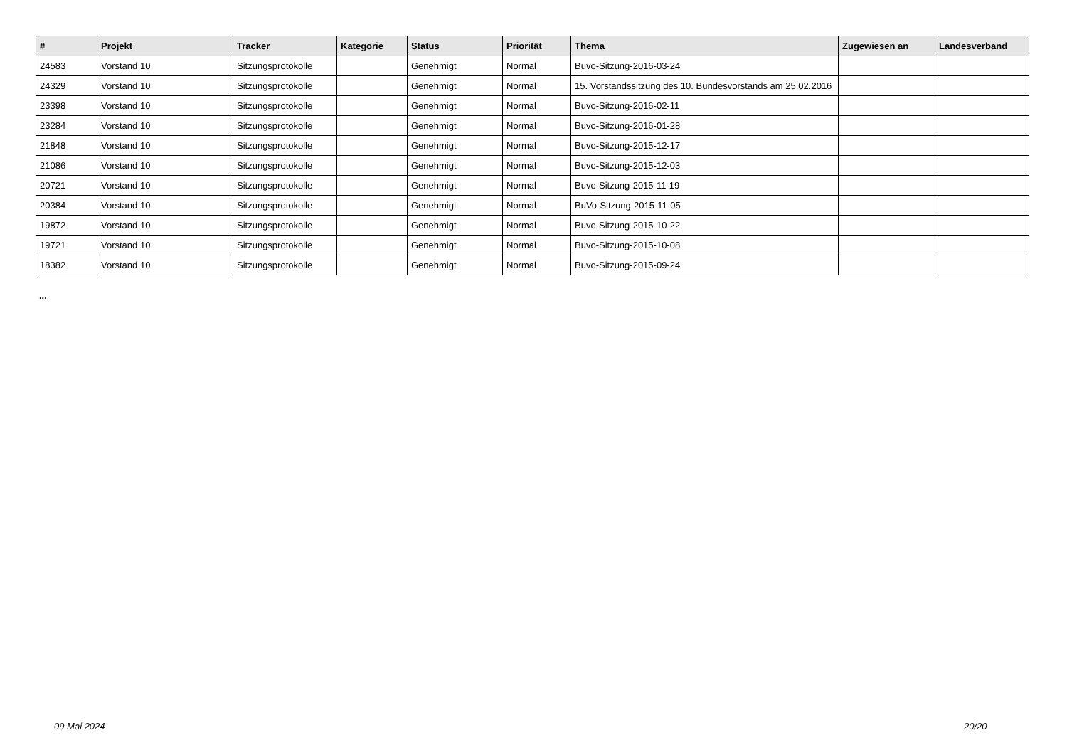| # | Projekt | Tracker | Kategorie | Status | Priorität | Thema | Zugewiesen an | Landesverband |
| --- | --- | --- | --- | --- | --- | --- | --- | --- |
| 24583 | Vorstand 10 | Sitzungsprotokolle | | Genehmigt | Normal | Buvo-Sitzung-2016-03-24 | | |
| 24329 | Vorstand 10 | Sitzungsprotokolle | | Genehmigt | Normal | 15. Vorstandssitzung des 10. Bundesvorstands am 25.02.2016 | | |
| 23398 | Vorstand 10 | Sitzungsprotokolle | | Genehmigt | Normal | Buvo-Sitzung-2016-02-11 | | |
| 23284 | Vorstand 10 | Sitzungsprotokolle | | Genehmigt | Normal | Buvo-Sitzung-2016-01-28 | | |
| 21848 | Vorstand 10 | Sitzungsprotokolle | | Genehmigt | Normal | Buvo-Sitzung-2015-12-17 | | |
| 21086 | Vorstand 10 | Sitzungsprotokolle | | Genehmigt | Normal | Buvo-Sitzung-2015-12-03 | | |
| 20721 | Vorstand 10 | Sitzungsprotokolle | | Genehmigt | Normal | Buvo-Sitzung-2015-11-19 | | |
| 20384 | Vorstand 10 | Sitzungsprotokolle | | Genehmigt | Normal | BuVo-Sitzung-2015-11-05 | | |
| 19872 | Vorstand 10 | Sitzungsprotokolle | | Genehmigt | Normal | Buvo-Sitzung-2015-10-22 | | |
| 19721 | Vorstand 10 | Sitzungsprotokolle | | Genehmigt | Normal | Buvo-Sitzung-2015-10-08 | | |
| 18382 | Vorstand 10 | Sitzungsprotokolle | | Genehmigt | Normal | Buvo-Sitzung-2015-09-24 | | |
...
09 Mai 2024 20/20